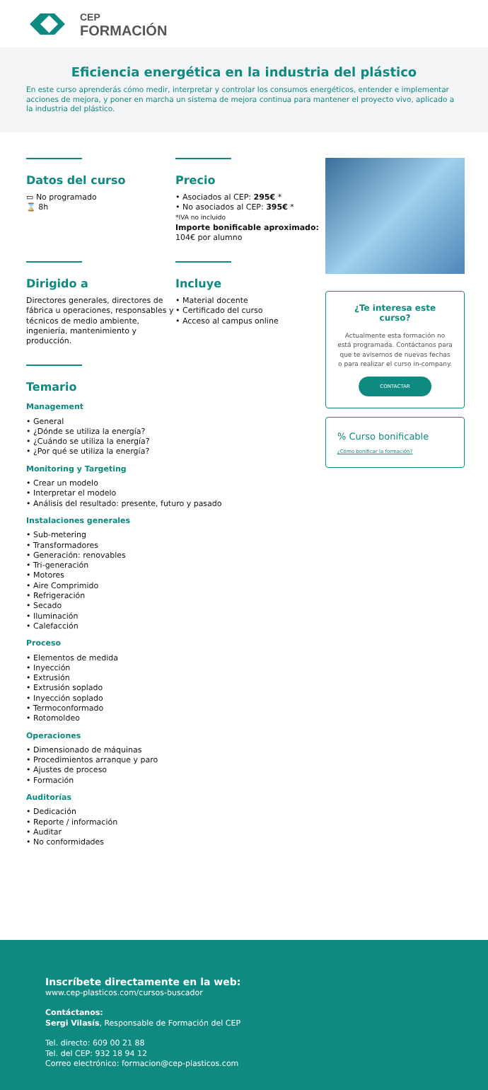CEP
FORMACIÓN
Eficiencia energética en la industria del plástico
En este curso aprenderás cómo medir, interpretar y controlar los consumos energéticos, entender e implementar acciones de mejora, y poner en marcha un sistema de mejora continua para mantener el proyecto vivo, aplicado a la industria del plástico.
Datos del curso
▭ No programado
⌛ 8h
Precio
• Asociados al CEP: 295€ *
• No asociados al CEP: 395€ *
*IVA no incluido
Importe bonificable aproximado:
104€ por alumno
Dirigido a
Directores generales, directores de fábrica u operaciones, responsables y técnicos de medio ambiente, ingeniería, mantenimiento y producción.
Incluye
• Material docente
• Certificado del curso
• Acceso al campus online
Temario
Management
• General
• ¿Dónde se utiliza la energía?
• ¿Cuándo se utiliza la energía?
• ¿Por qué se utiliza la energía?
Monitoring y Targeting
• Crear un modelo
• Interpretar el modelo
• Análisis del resultado: presente, futuro y pasado
Instalaciones generales
• Sub-metering
• Transformadores
• Generación: renovables
• Tri-generación
• Motores
• Aire Comprimido
• Refrigeración
• Secado
• Iluminación
• Calefacción
Proceso
• Elementos de medida
• Inyección
• Extrusión
• Extrusión soplado
• Inyección soplado
• Termoconformado
• Rotomoldeo
Operaciones
• Dimensionado de máquinas
• Procedimientos arranque y paro
• Ajustes de proceso
• Formación
Auditorías
• Dedicación
• Reporte / información
• Auditar
• No conformidades
¿Te interesa este curso?
Actualmente esta formación no está programada. Contáctanos para que te avisemos de nuevas fechas o para realizar el curso in-company.
CONTACTAR
% Curso bonificable
¿Cómo bonificar la formación?
Inscríbete directamente en la web:
www.cep-plasticos.com/cursos-buscador
Contáctanos:
Sergi Vilasís, Responsable de Formación del CEP
Tel. directo: 609 00 21 88
Tel. del CEP: 932 18 94 12
Correo electrónico: formacion@cep-plasticos.com